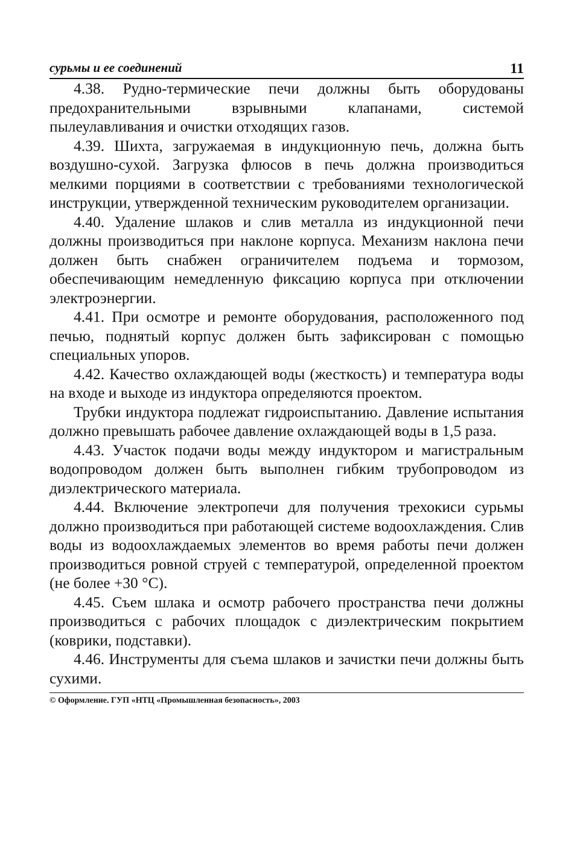сурьмы и ее соединений 11
4.38. Рудно-термические печи должны быть оборудованы предохранительными взрывными клапанами, системой пылеулавливания и очистки отходящих газов.
4.39. Шихта, загружаемая в индукционную печь, должна быть воздушно-сухой. Загрузка флюсов в печь должна производиться мелкими порциями в соответствии с требованиями технологической инструкции, утвержденной техническим руководителем организации.
4.40. Удаление шлаков и слив металла из индукционной печи должны производиться при наклоне корпуса. Механизм наклона печи должен быть снабжен ограничителем подъема и тормозом, обеспечивающим немедленную фиксацию корпуса при отключении электроэнергии.
4.41. При осмотре и ремонте оборудования, расположенного под печью, поднятый корпус должен быть зафиксирован с помощью специальных упоров.
4.42. Качество охлаждающей воды (жесткость) и температура воды на входе и выходе из индуктора определяются проектом.
Трубки индуктора подлежат гидроиспытанию. Давление испытания должно превышать рабочее давление охлаждающей воды в 1,5 раза.
4.43. Участок подачи воды между индуктором и магистральным водопроводом должен быть выполнен гибким трубопроводом из диэлектрического материала.
4.44. Включение электропечи для получения трехокиси сурьмы должно производиться при работающей системе водоохлаждения. Слив воды из водоохлаждаемых элементов во время работы печи должен производиться ровной струей с температурой, определенной проектом (не более +30 °С).
4.45. Съем шлака и осмотр рабочего пространства печи должны производиться с рабочих площадок с диэлектрическим покрытием (коврики, подставки).
4.46. Инструменты для съема шлаков и зачистки печи должны быть сухими.
© Оформление. ГУП «НТЦ «Промышленная безопасность», 2003